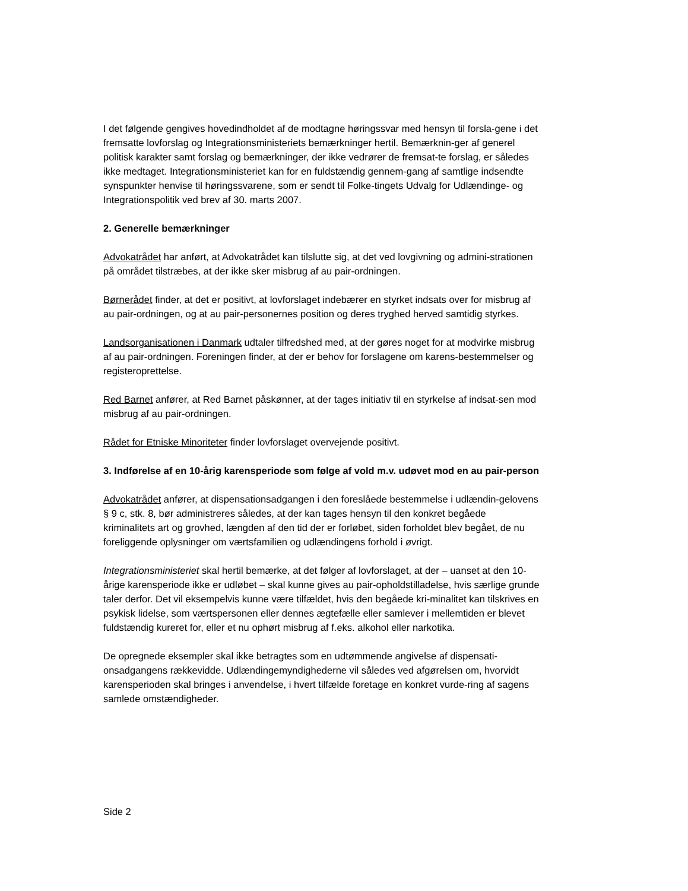I det følgende gengives hovedindholdet af de modtagne høringssvar med hensyn til forsla-gene i det fremsatte lovforslag og Integrationsministeriets bemærkninger hertil. Bemærknin-ger af generel politisk karakter samt forslag og bemærkninger, der ikke vedrører de fremsat-te forslag, er således ikke medtaget. Integrationsministeriet kan for en fuldstændig gennem-gang af samtlige indsendte synspunkter henvise til høringssvarene, som er sendt til Folke-tingets Udvalg for Udlændinge- og Integrationspolitik ved brev af 30. marts 2007.
2. Generelle bemærkninger
Advokatrådet har anført, at Advokatrådet kan tilslutte sig, at det ved lovgivning og admini-strationen på området tilstræbes, at der ikke sker misbrug af au pair-ordningen.
Børnerådet finder, at det er positivt, at lovforslaget indebærer en styrket indsats over for misbrug af au pair-ordningen, og at au pair-personernes position og deres tryghed herved samtidig styrkes.
Landsorganisationen i Danmark udtaler tilfredshed med, at der gøres noget for at modvirke misbrug af au pair-ordningen. Foreningen finder, at der er behov for forslagene om karens-bestemmelser og registeroprettelse.
Red Barnet anfører, at Red Barnet påskønner, at der tages initiativ til en styrkelse af indsat-sen mod misbrug af au pair-ordningen.
Rådet for Etniske Minoriteter finder lovforslaget overvejende positivt.
3. Indførelse af en 10-årig karensperiode som følge af vold m.v. udøvet mod en au pair-person
Advokatrådet anfører, at dispensationsadgangen i den foreslåede bestemmelse i udlændin-gelovens § 9 c, stk. 8, bør administreres således, at der kan tages hensyn til den konkret begåede kriminalitets art og grovhed, længden af den tid der er forløbet, siden forholdet blev begået, de nu foreliggende oplysninger om værtsfamilien og udlændingens forhold i øvrigt.
Integrationsministeriet skal hertil bemærke, at det følger af lovforslaget, at der – uanset at den 10-årige karensperiode ikke er udløbet – skal kunne gives au pair-opholdstilladelse, hvis særlige grunde taler derfor. Det vil eksempelvis kunne være tilfældet, hvis den begåede kri-minalitet kan tilskrives en psykisk lidelse, som værtspersonen eller dennes ægtefælle eller samlever i mellemtiden er blevet fuldstændig kureret for, eller et nu ophørt misbrug af f.eks. alkohol eller narkotika.
De opregnede eksempler skal ikke betragtes som en udtømmende angivelse af dispensati-onsadgangens rækkevidde. Udlændingemyndighederne vil således ved afgørelsen om, hvorvidt karensperioden skal bringes i anvendelse, i hvert tilfælde foretage en konkret vurde-ring af sagens samlede omstændigheder.
Side 2